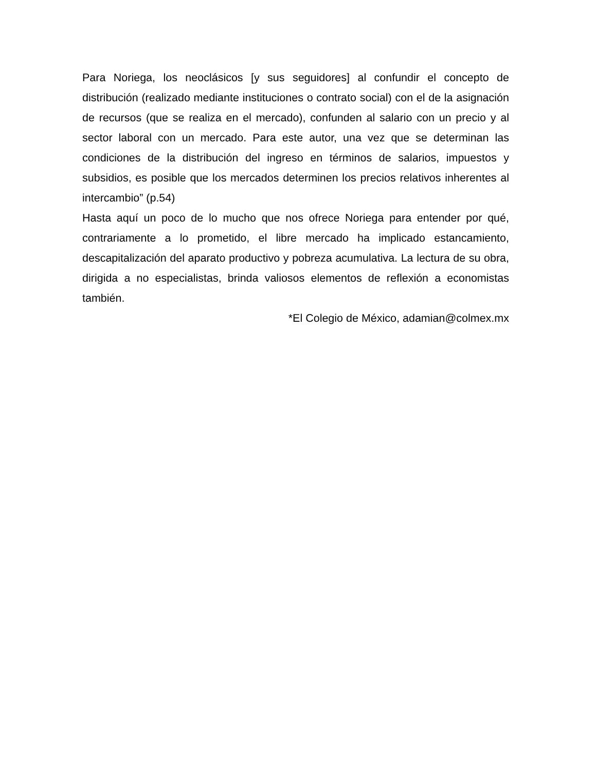Para Noriega, los neoclásicos [y sus seguidores] al confundir el concepto de distribución (realizado mediante instituciones o contrato social) con el de la asignación de recursos (que se realiza en el mercado), confunden al salario con un precio y al sector laboral con un mercado. Para este autor, una vez que se determinan las condiciones de la distribución del ingreso en términos de salarios, impuestos y subsidios, es posible que los mercados determinen los precios relativos inherentes al intercambio” (p.54)
Hasta aquí un poco de lo mucho que nos ofrece Noriega para entender por qué, contrariamente a lo prometido, el libre mercado ha implicado estancamiento, descapitalización del aparato productivo y pobreza acumulativa. La lectura de su obra, dirigida a no especialistas, brinda valiosos elementos de reflexión a economistas también.
*El Colegio de México, adamian@colmex.mx